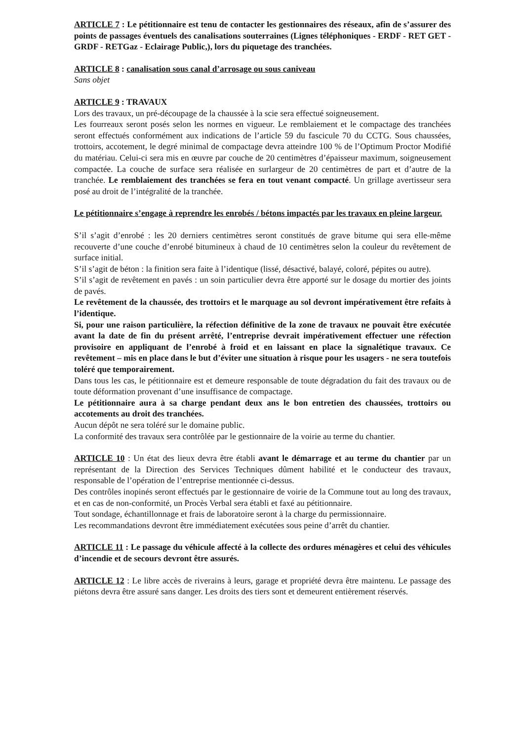ARTICLE 7 : Le pétitionnaire est tenu de contacter les gestionnaires des réseaux, afin de s’assurer des points de passages éventuels des canalisations souterraines (Lignes téléphoniques - ERDF - RET GET - GRDF - RETGaz - Eclairage Public,), lors du piquetage des tranchées.
ARTICLE 8 : canalisation sous canal d’arrosage ou sous caniveau
Sans objet
ARTICLE 9 : TRAVAUX
Lors des travaux, un pré-découpage de la chaussée à la scie sera effectué soigneusement.
Les fourreaux seront posés selon les normes en vigueur. Le remblaiement et le compactage des tranchées seront effectués conformément aux indications de l’article 59 du fascicule 70 du CCTG. Sous chaussées, trottoirs, accotement, le degré minimal de compactage devra atteindre 100 % de l’Optimum Proctor Modifié du matériau. Celui-ci sera mis en œuvre par couche de 20 centimètres d’épaisseur maximum, soigneusement compactée. La couche de surface sera réalisée en surlargeur de 20 centimètres de part et d’autre de la tranchée. Le remblaiement des tranchées se fera en tout venant compacté. Un grillage avertisseur sera posé au droit de l’intégralité de la tranchée.
Le pétitionnaire s’engage à reprendre les enrobés / bétons impactés par les travaux en pleine largeur.
S’il s’agit d’enrobé : les 20 derniers centimètres seront constitués de grave bitume qui sera elle-même recouverte d’une couche d’enrobé bitumineux à chaud de 10 centimètres selon la couleur du revêtement de surface initial.
S’il s’agit de béton : la finition sera faite à l’identique (lissé, désactivé, balayé, coloré, pépites ou autre).
S’il s’agit de revêtement en pavés : un soin particulier devra être apporté sur le dosage du mortier des joints de pavés.
Le revêtement de la chaussée, des trottoirs et le marquage au sol devront impérativement être refaits à l’identique.
Si, pour une raison particulière, la réfection définitive de la zone de travaux ne pouvait être exécutée avant la date de fin du présent arrêté, l’entreprise devrait impérativement effectuer une réfection provisoire en appliquant de l’enrobé à froid et en laissant en place la signalétique travaux. Ce revêtement – mis en place dans le but d’éviter une situation à risque pour les usagers - ne sera toutefois toléré que temporairement.
Dans tous les cas, le pétitionnaire est et demeure responsable de toute dégradation du fait des travaux ou de toute déformation provenant d’une insuffisance de compactage.
Le pétitionnaire aura à sa charge pendant deux ans le bon entretien des chaussées, trottoirs ou accotements au droit des tranchées.
Aucun dépôt ne sera toléré sur le domaine public.
La conformité des travaux sera contrôlée par le gestionnaire de la voirie au terme du chantier.
ARTICLE 10 : Un état des lieux devra être établi avant le démarrage et au terme du chantier par un représentant de la Direction des Services Techniques dûment habilité et le conducteur des travaux, responsable de l’opération de l’entreprise mentionnée ci-dessus.
Des contrôles inopinés seront effectués par le gestionnaire de voirie de la Commune tout au long des travaux, et en cas de non-conformité, un Procès Verbal sera établi et faxé au pétitionnaire.
Tout sondage, échantillonnage et frais de laboratoire seront à la charge du permissionnaire.
Les recommandations devront être immédiatement exécutées sous peine d’arrêt du chantier.
ARTICLE 11 : Le passage du véhicule affecté à la collecte des ordures ménagères et celui des véhicules d’incendie et de secours devront être assurés.
ARTICLE 12 : Le libre accès de riverains à leurs, garage et propriété devra être maintenu. Le passage des piétons devra être assuré sans danger. Les droits des tiers sont et demeurent entièrement réservés.